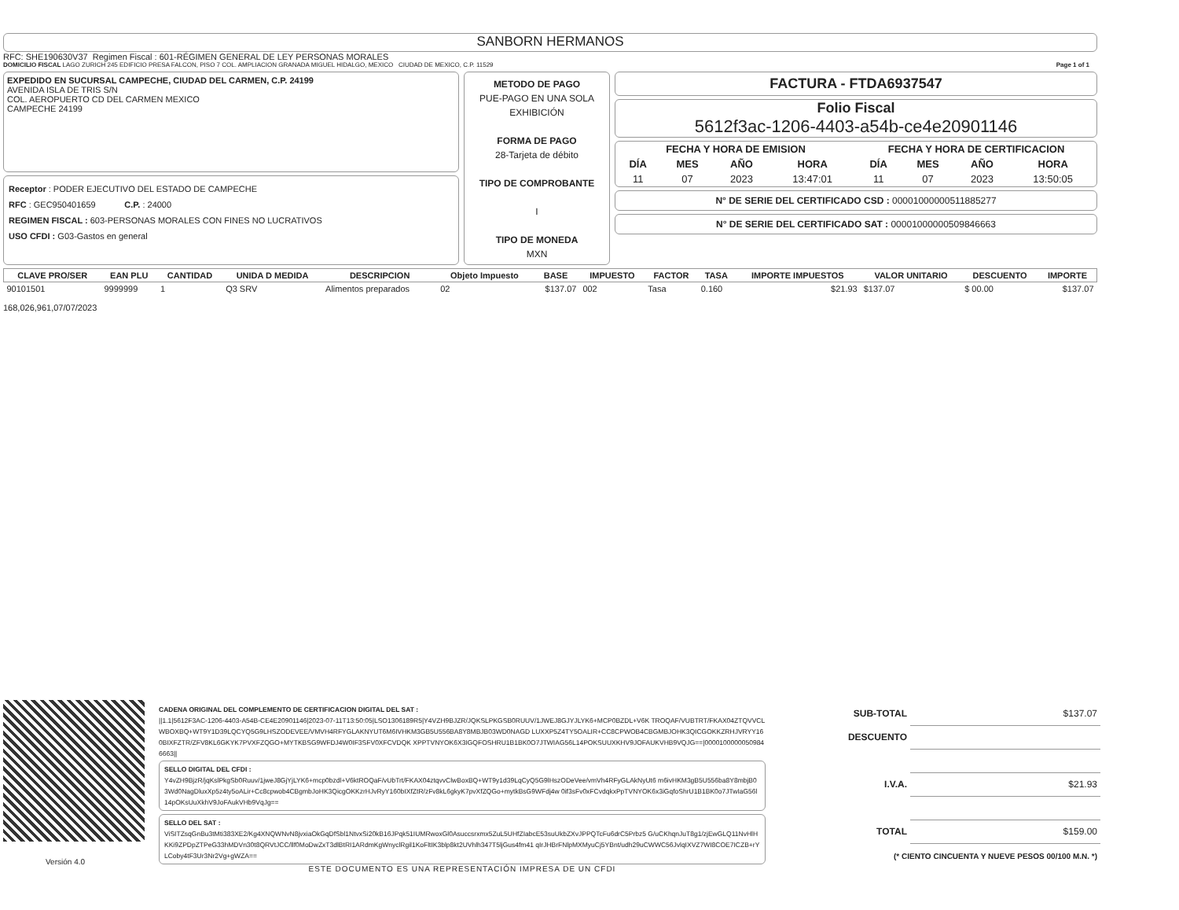SANBORN HERMANOS
RFC: SHE190630V37 Regimen Fiscal : 601-RÉGIMEN GENERAL DE LEY PERSONAS MORALES
DOMICILIO FISCAL LAGO ZURICH 245 EDIFICIO PRESA FALCON, PISO 7 COL. AMPLIACION GRANADA MIGUEL HIDALGO, MEXICO CIUDAD DE MEXICO, C.P. 11529 Page 1 of 1
EXPEDIDO EN SUCURSAL CAMPECHE, CIUDAD DEL CARMEN, C.P. 24199
AVENIDA ISLA DE TRIS S/N
COL. AEROPUERTO CD DEL CARMEN MEXICO
CAMPECHE 24199
Receptor : PODER EJECUTIVO DEL ESTADO DE CAMPECHE
RFC : GEC950401659 C.P. : 24000
REGIMEN FISCAL : 603-PERSONAS MORALES CON FINES NO LUCRATIVOS
USO CFDI : G03-Gastos en general
METODO DE PAGO
PUE-PAGO EN UNA SOLA EXHIBICIÓN
FORMA DE PAGO
28-Tarjeta de débito
TIPO DE COMPROBANTE
I
TIPO DE MONEDA
MXN
FACTURA - FTDA6937547
Folio Fiscal
5612f3ac-1206-4403-a54b-ce4e20901146
| FECHA Y HORA DE EMISION | | | |
| --- | --- | --- | --- |
| DÍA | MES | AÑO | HORA |
| 11 | 07 | 2023 | 13:47:01 |
| FECHA Y HORA DE CERTIFICACION | | | |
| --- | --- | --- | --- |
| DÍA | MES | AÑO | HORA |
| 11 | 07 | 2023 | 13:50:05 |
N° DE SERIE DEL CERTIFICADO CSD : 00001000000511885277
N° DE SERIE DEL CERTIFICADO SAT : 00001000000509846663
| CLAVE PRO/SER | EAN PLU | CANTIDAD | UNIDA D MEDIDA | DESCRIPCION | Objeto Impuesto | BASE | IMPUESTO | FACTOR | TASA | IMPORTE IMPUESTOS | VALOR UNITARIO | DESCUENTO | IMPORTE |
| --- | --- | --- | --- | --- | --- | --- | --- | --- | --- | --- | --- | --- | --- |
| 90101501 | 9999999 | 1 | Q3 SRV | Alimentos preparados | 02 | $137.07 | 002 | Tasa | 0.160 | $21.93 | $137.07 | $ 00.00 | $137.07 |
168,026,961,07/07/2023
Versión 4.0
CADENA ORIGINAL DEL COMPLEMENTO DE CERTIFICACION DIGITAL DEL SAT :
||1.1|5612F3AC-1206-4403-A54B-CE4E20901146|2023-07-11T13:50:05|LSO1306189R5|Y4VZH9BJZR/JQKSLPKGSB0RUUV/1JWEJ8GJYJLYK6+MCP0BZDL+V6K TROQAF/VUBTRT/FKAX04ZTQVVCLWBOXBQ+WT9Y1D39LQCYQ5G9LHSZODEVEE/VMVH4RFYGLAKNYUT6M6IVHKM3GB5U556BA8Y8MBJB03WD0NAGD LUXXP5Z4TY5OALIR+CC8CPWOB4CBGMBJOHK3QICGOKKZRHJVRYY160BIXFZTR/ZFV8KL6GKYK7PVXFZQGO+MYTKBSG9WFDJ4W0IF3SFV0XFCVDQK XPPTVNYOK6X3IGQFOSHRU1B1BK0O7JTWIAG56L14POKSUUXKHV9JOFAUKVHB9VQJG==|00001000000509846663||
SELLO DIGITAL DEL CFDI :
Y4vZH9BjzR/jqKslPkgSb0Ruuv/1jweJ8GjYjLYK6+mcp0bzdl+V6ktROQaF/vUbTrt/FKAX04ztqvvClwBoxBQ+WT9y1d39LqCyQ5G9lHszODeVee/vmVh4RFyGLAkNyUt6 m6ivHKM3gB5U556ba8Y8mbjB03Wd0NagDluxXp5z4ty5oALir+Cc8cpwob4CBgmbJoHK3QicgOKKzrHJvRyY160bIXfZtR/zFv8kL6gkyK7pvXfZQGo+mytkBsG9WFdj4w 0if3sFv0xFCvdqkxPpTVNYOK6x3iGqfoShrU1B1BK0o7JTwIaG56l14pOKsUuXkhV9JoFAukVHb9VqJg==
SELLO DEL SAT :
ViSITZsqGnBu3tMti383XE2/Kg4XNQWNvN8jvxiaOkGqDfSbl1NtvxSi20kB16JPqk51IUMRwoxGl0Asuccsrxmx5ZuL5UHfZIabcE53suUkbZXvJPPQTcFu6drC5Prbz5 G/uCKhqnJuT8g1/zjEwGLQ11NvHlHKKi9ZPDpZTPeG33hMDVn30t8QRVtJCC/llf0MoDwZxT3dlBtRI1ARdmKgWnyclRgil1KoFltIK3blp8kt2UVhlh347T5ljGus4fm41 qIrJHBrFNlpMXMyuCj5YBnt/udh29uCWWC56JvlqIXVZ7WI8COE7ICZB+rYLCoby4tF3Ur3Nr2Vg+gWZA==
ESTE DOCUMENTO ES UNA REPRESENTACIÓN IMPRESA DE UN CFDI
| SUB-TOTAL | $137.07 |
| DESCUENTO | |
| I.V.A. | $21.93 |
| TOTAL | $159.00 |
| (* CIENTO CINCUENTA Y NUEVE PESOS 00/100 M.N. *) | |